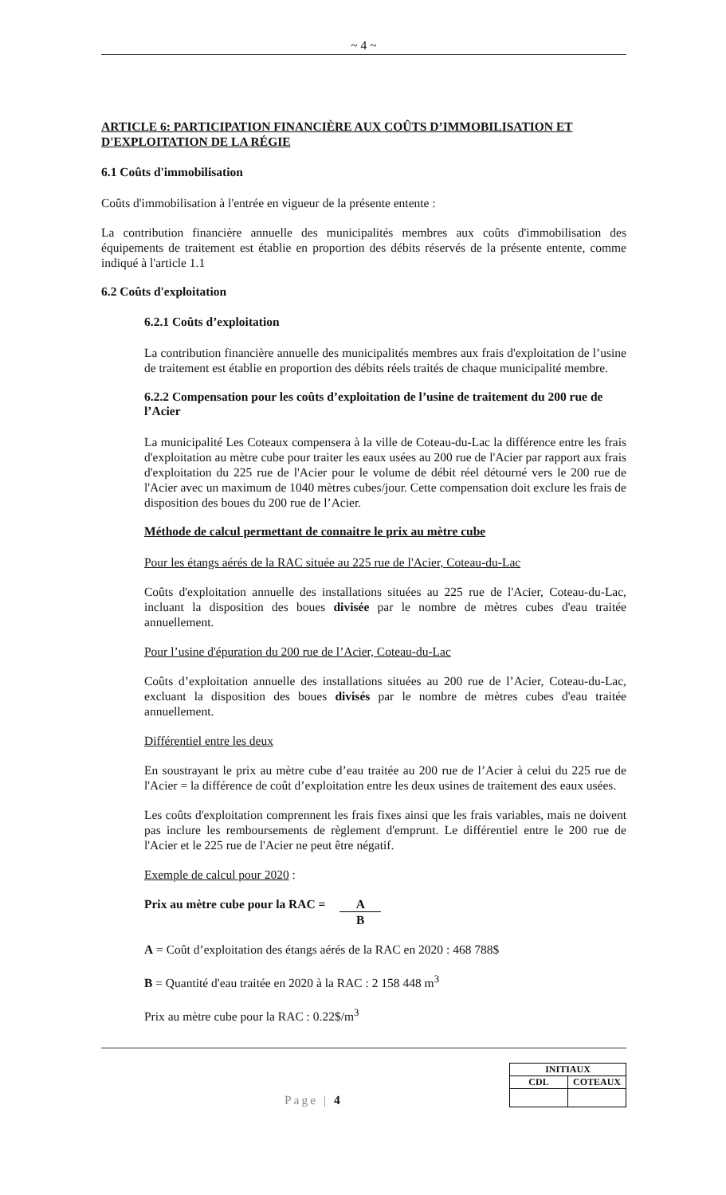~ 4 ~
ARTICLE 6: PARTICIPATION FINANCIÈRE AUX COÛTS D’IMMOBILISATION ET D'EXPLOITATION DE LA RÉGIE
6.1 Coûts d'immobilisation
Coûts d'immobilisation à l'entrée en vigueur de la présente entente :
La contribution financière annuelle des municipalités membres aux coûts d'immobilisation des équipements de traitement est établie en proportion des débits réservés de la présente entente, comme indiqué à l'article 1.1
6.2 Coûts d'exploitation
6.2.1 Coûts d’exploitation
La contribution financière annuelle des municipalités membres aux frais d'exploitation de l’usine de traitement est établie en proportion des débits réels traités de chaque municipalité membre.
6.2.2 Compensation pour les coûts d’exploitation de l’usine de traitement du 200 rue de l’Acier
La municipalité Les Coteaux compensera à la ville de Coteau-du-Lac la différence entre les frais d'exploitation au mètre cube pour traiter les eaux usées au 200 rue de l'Acier par rapport aux frais d'exploitation du 225 rue de l'Acier pour le volume de débit réel détourné vers le 200 rue de l'Acier avec un maximum de 1040 mètres cubes/jour. Cette compensation doit exclure les frais de disposition des boues du 200 rue de l’Acier.
Méthode de calcul permettant de connaitre le prix au mètre cube
Pour les étangs aérés de la RAC située au 225 rue de l'Acier, Coteau-du-Lac
Coûts d'exploitation annuelle des installations situées au 225 rue de l'Acier, Coteau-du-Lac, incluant la disposition des boues divisée par le nombre de mètres cubes d'eau traitée annuellement.
Pour l’usine d'épuration du 200 rue de l’Acier, Coteau-du-Lac
Coûts d’exploitation annuelle des installations situées au 200 rue de l’Acier, Coteau-du-Lac, excluant la disposition des boues divisés par le nombre de mètres cubes d'eau traitée annuellement.
Différentiel entre les deux
En soustrayant le prix au mètre cube d’eau traitée au 200 rue de l’Acier à celui du 225 rue de l'Acier = la différence de coût d’exploitation entre les deux usines de traitement des eaux usées.
Les coûts d'exploitation comprennent les frais fixes ainsi que les frais variables, mais ne doivent pas inclure les remboursements de règlement d'emprunt. Le différentiel entre le 200 rue de l'Acier et le 225 rue de l'Acier ne peut être négatif.
Exemple de calcul pour 2020 :
Prix au mètre cube pour la RAC = A B
A = Coût d’exploitation des étangs aérés de la RAC en 2020 : 468 788$
B = Quantité d'eau traitée en 2020 à la RAC : 2 158 448 m<sup>3</sup>
Prix au mètre cube pour la RAC : 0.22$/m<sup>3</sup>
Page | 4
| INITIAUX | |
| CDL | COTEAUX |